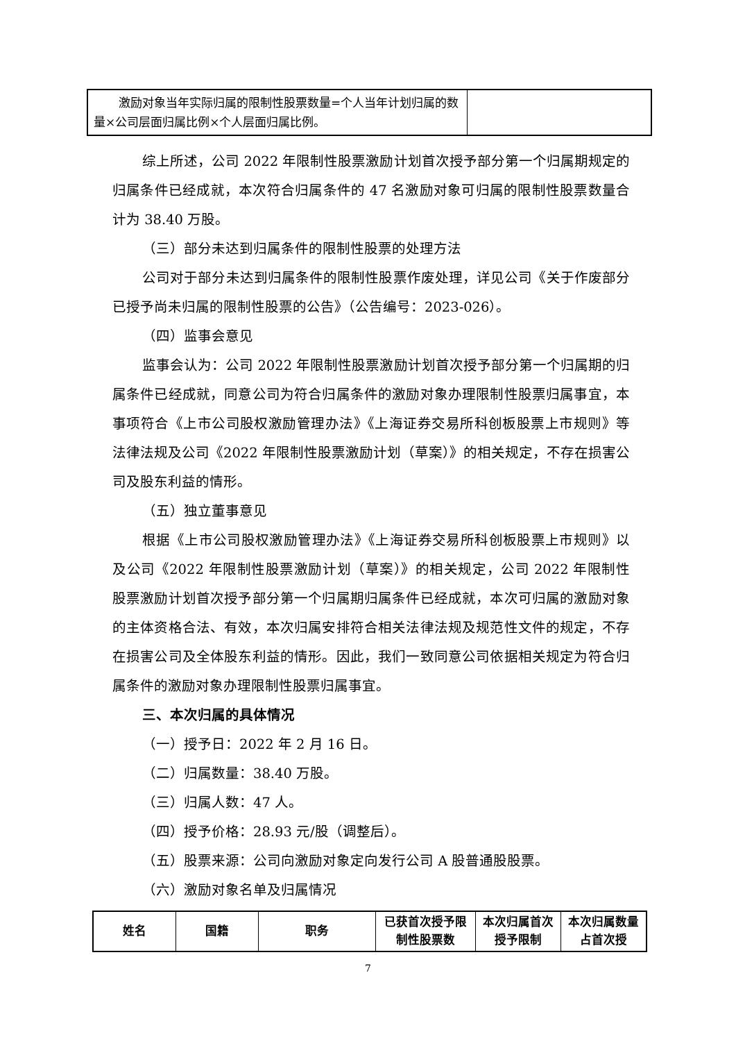| 激励对象当年实际归属的限制性股票数量=个人当年计划归属的数量×公司层面归属比例×个人层面归属比例。 | |
综上所述，公司 2022 年限制性股票激励计划首次授予部分第一个归属期规定的归属条件已经成就，本次符合归属条件的 47 名激励对象可归属的限制性股票数量合计为 38.40 万股。
（三）部分未达到归属条件的限制性股票的处理方法
公司对于部分未达到归属条件的限制性股票作废处理，详见公司《关于作废部分已授予尚未归属的限制性股票的公告》（公告编号：2023-026）。
（四）监事会意见
监事会认为：公司 2022 年限制性股票激励计划首次授予部分第一个归属期的归属条件已经成就，同意公司为符合归属条件的激励对象办理限制性股票归属事宜，本事项符合《上市公司股权激励管理办法》《上海证券交易所科创板股票上市规则》等法律法规及公司《2022 年限制性股票激励计划（草案）》的相关规定，不存在损害公司及股东利益的情形。
（五）独立董事意见
根据《上市公司股权激励管理办法》《上海证券交易所科创板股票上市规则》以及公司《2022 年限制性股票激励计划（草案）》的相关规定，公司 2022 年限制性股票激励计划首次授予部分第一个归属期归属条件已经成就，本次可归属的激励对象的主体资格合法、有效，本次归属安排符合相关法律法规及规范性文件的规定，不存在损害公司及全体股东利益的情形。因此，我们一致同意公司依据相关规定为符合归属条件的激励对象办理限制性股票归属事宜。
三、本次归属的具体情况
（一）授予日：2022 年 2 月 16 日。
（二）归属数量：38.40 万股。
（三）归属人数：47 人。
（四）授予价格：28.93 元/股（调整后）。
（五）股票来源：公司向激励对象定向发行公司 A 股普通股股票。
（六）激励对象名单及归属情况
| 姓名 | 国籍 | 职务 | 已获首次授予限制性股票数 | 本次归属首次授予限制 | 本次归属数量占首次授 |
| --- | --- | --- | --- | --- | --- |
7